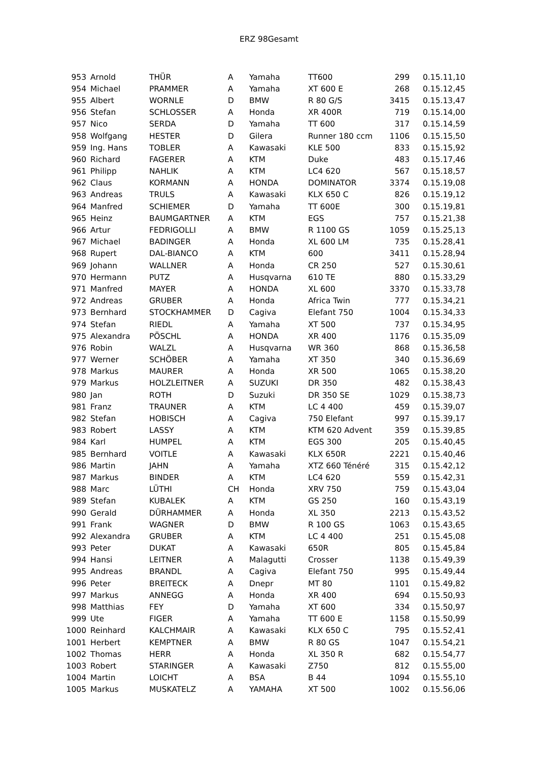ERZ 98Gesamt
| 953 | Arnold | THÜR | A | Yamaha | TT600 | 299 | 0.15.11,10 |
| 954 | Michael | PRAMMER | A | Yamaha | XT 600 E | 268 | 0.15.12,45 |
| 955 | Albert | WORNLE | D | BMW | R 80 G/S | 3415 | 0.15.13,47 |
| 956 | Stefan | SCHLOSSER | A | Honda | XR 400R | 719 | 0.15.14,00 |
| 957 | Nico | SERDA | D | Yamaha | TT 600 | 317 | 0.15.14,59 |
| 958 | Wolfgang | HESTER | D | Gilera | Runner 180 ccm | 1106 | 0.15.15,50 |
| 959 | Ing. Hans | TOBLER | A | Kawasaki | KLE 500 | 833 | 0.15.15,92 |
| 960 | Richard | FAGERER | A | KTM | Duke | 483 | 0.15.17,46 |
| 961 | Philipp | NAHLIK | A | KTM | LC4 620 | 567 | 0.15.18,57 |
| 962 | Claus | KORMANN | A | HONDA | DOMINATOR | 3374 | 0.15.19,08 |
| 963 | Andreas | TRULS | A | Kawasaki | KLX 650 C | 826 | 0.15.19,12 |
| 964 | Manfred | SCHIEMER | D | Yamaha | TT 600E | 300 | 0.15.19,81 |
| 965 | Heinz | BAUMGARTNER | A | KTM | EGS | 757 | 0.15.21,38 |
| 966 | Artur | FEDRIGOLLI | A | BMW | R 1100 GS | 1059 | 0.15.25,13 |
| 967 | Michael | BADINGER | A | Honda | XL 600 LM | 735 | 0.15.28,41 |
| 968 | Rupert | DAL-BIANCO | A | KTM | 600 | 3411 | 0.15.28,94 |
| 969 | Johann | WALLNER | A | Honda | CR 250 | 527 | 0.15.30,61 |
| 970 | Hermann | PUTZ | A | Husqvarna | 610 TE | 880 | 0.15.33,29 |
| 971 | Manfred | MAYER | A | HONDA | XL 600 | 3370 | 0.15.33,78 |
| 972 | Andreas | GRUBER | A | Honda | Africa Twin | 777 | 0.15.34,21 |
| 973 | Bernhard | STOCKHAMMER | D | Cagiva | Elefant 750 | 1004 | 0.15.34,33 |
| 974 | Stefan | RIEDL | A | Yamaha | XT 500 | 737 | 0.15.34,95 |
| 975 | Alexandra | PÖSCHL | A | HONDA | XR 400 | 1176 | 0.15.35,09 |
| 976 | Robin | WALZL | A | Husqvarna | WR 360 | 868 | 0.15.36,58 |
| 977 | Werner | SCHÖBER | A | Yamaha | XT 350 | 340 | 0.15.36,69 |
| 978 | Markus | MAURER | A | Honda | XR 500 | 1065 | 0.15.38,20 |
| 979 | Markus | HOLZLEITNER | A | SUZUKI | DR 350 | 482 | 0.15.38,43 |
| 980 | Jan | ROTH | D | Suzuki | DR 350 SE | 1029 | 0.15.38,73 |
| 981 | Franz | TRAUNER | A | KTM | LC 4 400 | 459 | 0.15.39,07 |
| 982 | Stefan | HOBISCH | A | Cagiva | 750 Elefant | 997 | 0.15.39,17 |
| 983 | Robert | LASSY | A | KTM | KTM 620 Advent | 359 | 0.15.39,85 |
| 984 | Karl | HUMPEL | A | KTM | EGS 300 | 205 | 0.15.40,45 |
| 985 | Bernhard | VOITLE | A | Kawasaki | KLX 650R | 2221 | 0.15.40,46 |
| 986 | Martin | JAHN | A | Yamaha | XTZ 660 Ténéré | 315 | 0.15.42,12 |
| 987 | Markus | BINDER | A | KTM | LC4 620 | 559 | 0.15.42,31 |
| 988 | Marc | LÜTHI | CH | Honda | XRV 750 | 759 | 0.15.43,04 |
| 989 | Stefan | KUBALEK | A | KTM | GS 250 | 160 | 0.15.43,19 |
| 990 | Gerald | DÜRHAMMER | A | Honda | XL 350 | 2213 | 0.15.43,52 |
| 991 | Frank | WAGNER | D | BMW | R 100 GS | 1063 | 0.15.43,65 |
| 992 | Alexandra | GRUBER | A | KTM | LC 4 400 | 251 | 0.15.45,08 |
| 993 | Peter | DUKAT | A | Kawasaki | 650R | 805 | 0.15.45,84 |
| 994 | Hansi | LEITNER | A | Malagutti | Crosser | 1138 | 0.15.49,39 |
| 995 | Andreas | BRANDL | A | Cagiva | Elefant 750 | 995 | 0.15.49,44 |
| 996 | Peter | BREITECK | A | Dnepr | MT 80 | 1101 | 0.15.49,82 |
| 997 | Markus | ANNEGG | A | Honda | XR 400 | 694 | 0.15.50,93 |
| 998 | Matthias | FEY | D | Yamaha | XT 600 | 334 | 0.15.50,97 |
| 999 | Ute | FIGER | A | Yamaha | TT 600 E | 1158 | 0.15.50,99 |
| 1000 | Reinhard | KALCHMAIR | A | Kawasaki | KLX 650 C | 795 | 0.15.52,41 |
| 1001 | Herbert | KEMPTNER | A | BMW | R 80 GS | 1047 | 0.15.54,21 |
| 1002 | Thomas | HERR | A | Honda | XL 350 R | 682 | 0.15.54,77 |
| 1003 | Robert | STARINGER | A | Kawasaki | Z750 | 812 | 0.15.55,00 |
| 1004 | Martin | LOICHT | A | BSA | B 44 | 1094 | 0.15.55,10 |
| 1005 | Markus | MUSKATELZ | A | YAMAHA | XT 500 | 1002 | 0.15.56,06 |